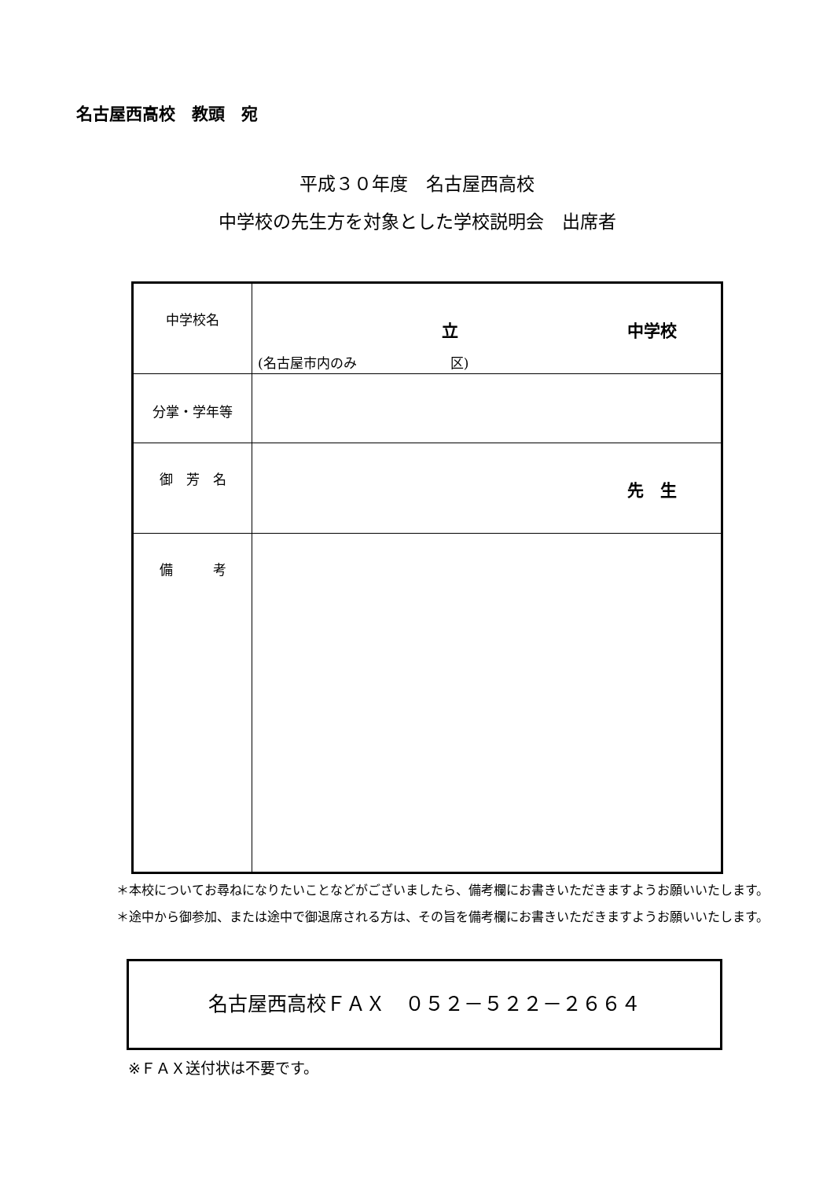名古屋西高校　教頭　宛
平成３０年度　名古屋西高校
中学校の先生方を対象とした学校説明会　出席者
| 中学校名 | 立 中学校 (名古屋市内のみ 区) |
| 分掌・学年等 | |
| 御 芳 名 | 先 生 |
| 備 考 | |
＊本校についてお尋ねになりたいことなどがございましたら、備考欄にお書きいただきますようお願いいたします。
＊途中から御参加、または途中で御退席される方は、その旨を備考欄にお書きいただきますようお願いいたします。
名古屋西高校ＦＡＸ　０５２－５２２－２６６４
※ＦＡＸ送付状は不要です。